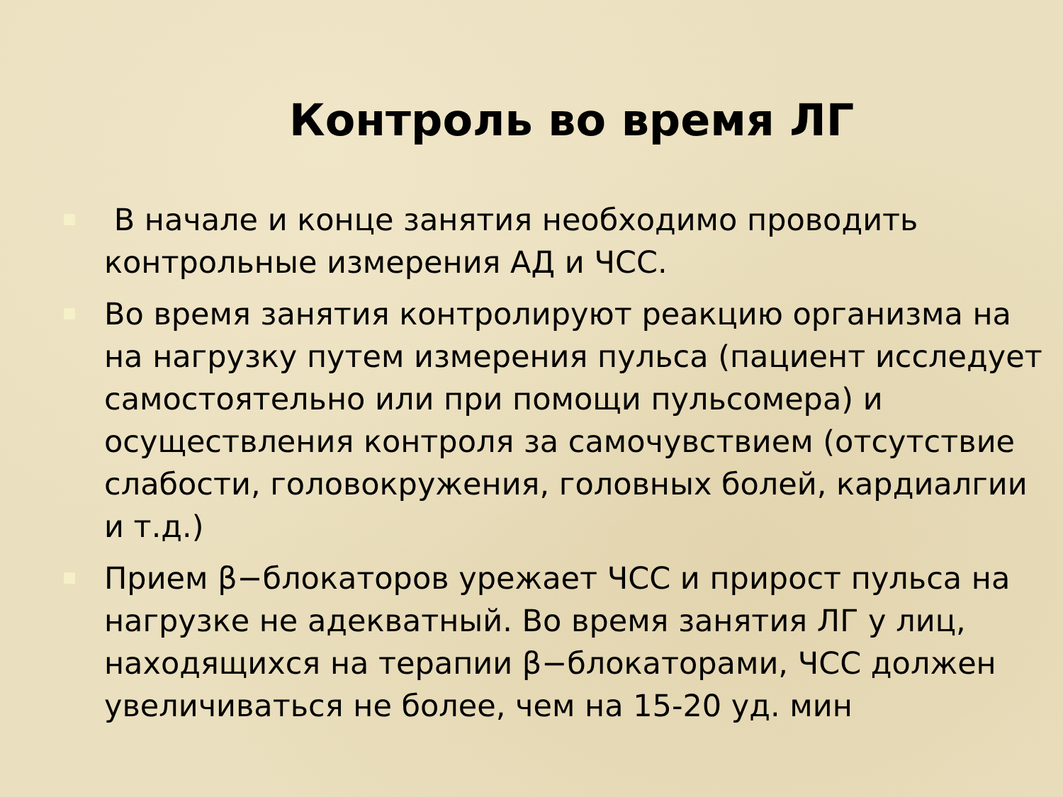Контроль во время ЛГ
В начале и конце занятия необходимо проводить контрольные измерения АД и ЧСС.
Во время занятия контролируют реакцию организма на на нагрузку путем измерения пульса (пациент исследует самостоятельно или при помощи пульсомера) и осуществления контроля за самочувствием (отсутствие слабости, головокружения, головных болей, кардиалгии и т.д.)
Прием β−блокаторов урежает ЧСС и прирост пульса на нагрузке не адекватный. Во время занятия ЛГ у лиц, находящихся на терапии β−блокаторами, ЧСС должен увеличиваться не более, чем на 15-20 уд. мин